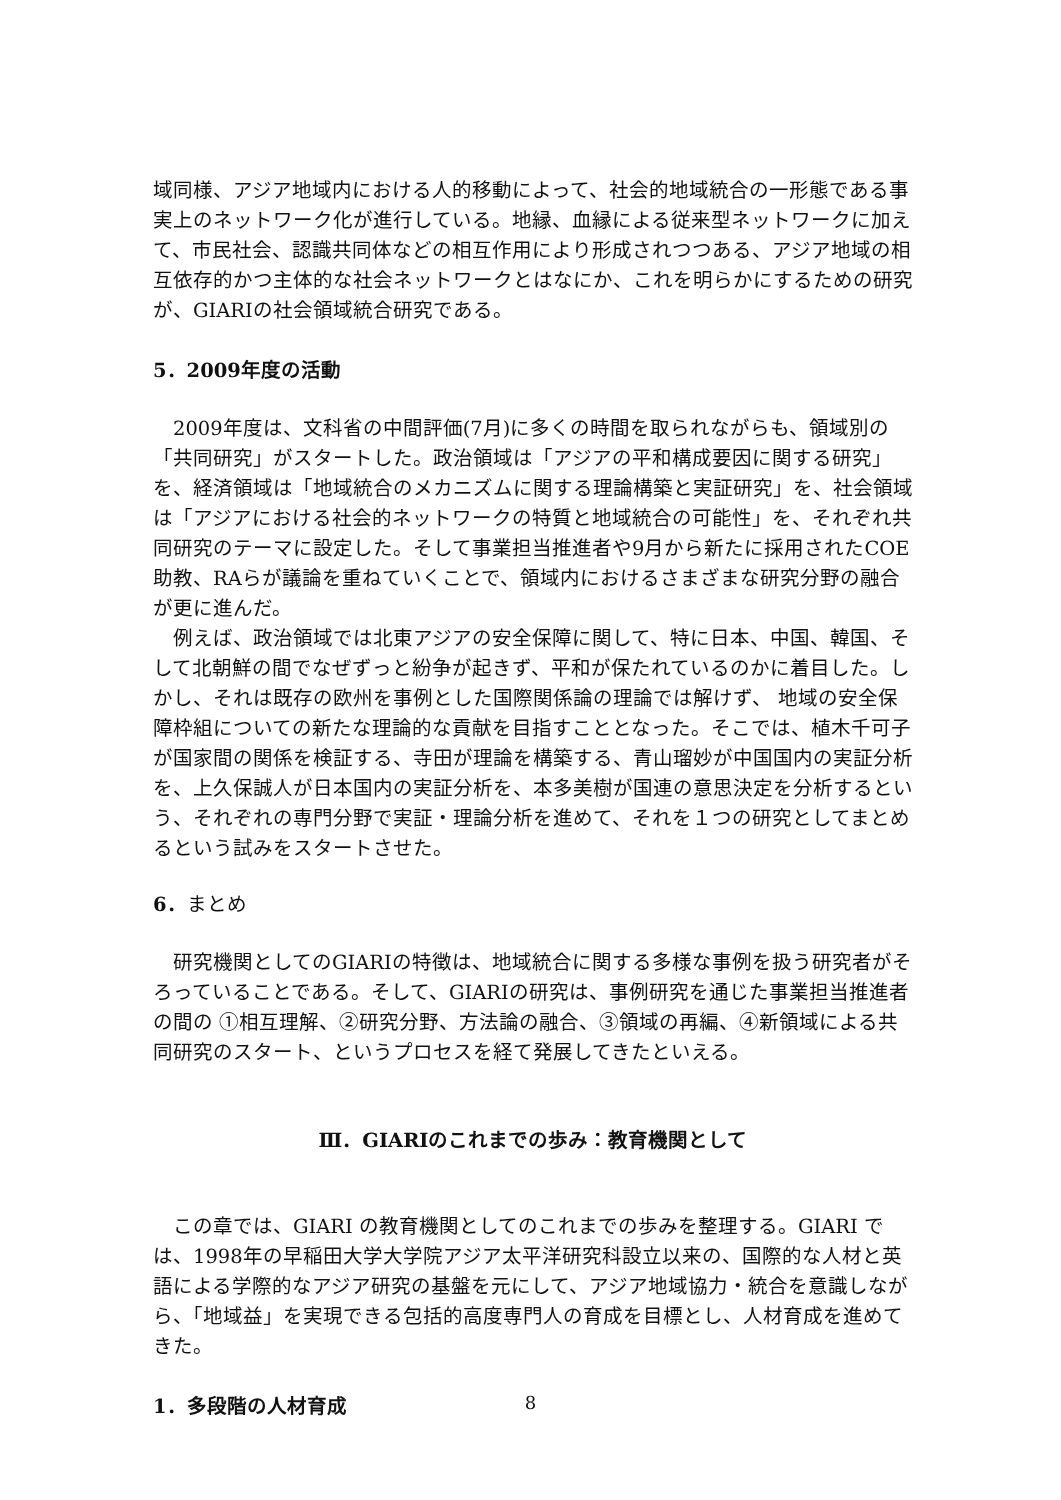域同様、アジア地域内における人的移動によって、社会的地域統合の一形態である事実上のネットワーク化が進行している。地縁、血縁による従来型ネットワークに加えて、市民社会、認識共同体などの相互作用により形成されつつある、アジア地域の相互依存的かつ主体的な社会ネットワークとはなにか、これを明らかにするための研究が、GIARIの社会領域統合研究である。
5．2009年度の活動
2009年度は、文科省の中間評価(7月)に多くの時間を取られながらも、領域別の「共同研究」がスタートした。政治領域は「アジアの平和構成要因に関する研究」を、経済領域は「地域統合のメカニズムに関する理論構築と実証研究」を、社会領域は「アジアにおける社会的ネットワークの特質と地域統合の可能性」を、それぞれ共同研究のテーマに設定した。そして事業担当推進者や9月から新たに採用されたCOE助教、RAらが議論を重ねていくことで、領域内におけるさまざまな研究分野の融合が更に進んだ。
例えば、政治領域では北東アジアの安全保障に関して、特に日本、中国、韓国、そして北朝鮮の間でなぜずっと紛争が起きず、平和が保たれているのかに着目した。しかし、それは既存の欧州を事例とした国際関係論の理論では解けず、 地域の安全保障枠組についての新たな理論的な貢献を目指すこととなった。そこでは、植木千可子が国家間の関係を検証する、寺田が理論を構築する、青山瑠妙が中国国内の実証分析を、上久保誠人が日本国内の実証分析を、本多美樹が国連の意思決定を分析するという、それぞれの専門分野で実証・理論分析を進めて、それを１つの研究としてまとめるという試みをスタートさせた。
6．まとめ
研究機関としてのGIARIの特徴は、地域統合に関する多様な事例を扱う研究者がそろっていることである。そして、GIARIの研究は、事例研究を通じた事業担当推進者の間の ①相互理解、②研究分野、方法論の融合、③領域の再編、④新領域による共同研究のスタート、というプロセスを経て発展してきたといえる。
Ⅲ．GIARIのこれまでの歩み：教育機関として
この章では、GIARI の教育機関としてのこれまでの歩みを整理する。GIARI では、1998年の早稲田大学大学院アジア太平洋研究科設立以来の、国際的な人材と英語による学際的なアジア研究の基盤を元にして、アジア地域協力・統合を意識しながら、「地域益」を実現できる包括的高度専門人の育成を目標とし、人材育成を進めてきた。
1．多段階の人材育成
8